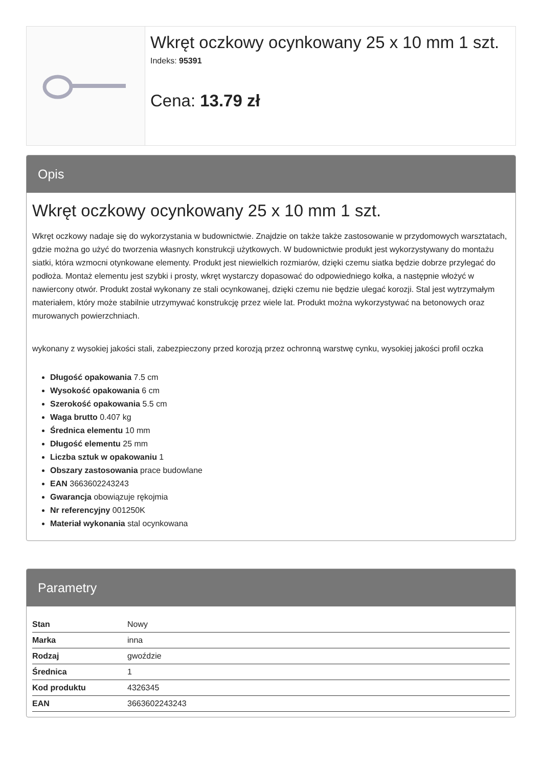Wkręt oczkowy ocynkowany 25 x 10 mm 1 szt.
Indeks: 95391
Cena: 13.79 zł
Opis
Wkręt oczkowy ocynkowany 25 x 10 mm 1 szt.
Wkręt oczkowy nadaje się do wykorzystania w budownictwie. Znajdzie on także także zastosowanie w przydomowych warsztatach, gdzie można go użyć do tworzenia własnych konstrukcji użytkowych. W budownictwie produkt jest wykorzystywany do montażu siatki, która wzmocni otynkowane elementy. Produkt jest niewielkich rozmiarów, dzięki czemu siatka będzie dobrze przylegać do podłoża. Montaż elementu jest szybki i prosty, wkręt wystarczy dopasować do odpowiedniego kołka, a następnie włożyć w nawiercony otwór. Produkt został wykonany ze stali ocynkowanej, dzięki czemu nie będzie ulegać korozji. Stal jest wytrzymałym materiałem, który może stabilnie utrzymywać konstrukcję przez wiele lat. Produkt można wykorzystywać na betonowych oraz murowanych powierzchniach.
wykonany z wysokiej jakości stali, zabezpieczony przed korozją przez ochronną warstwę cynku, wysokiej jakości profil oczka
Długość opakowania 7.5 cm
Wysokość opakowania 6 cm
Szerokość opakowania 5.5 cm
Waga brutto 0.407 kg
Średnica elementu 10 mm
Długość elementu 25 mm
Liczba sztuk w opakowaniu 1
Obszary zastosowania prace budowlane
EAN 3663602243243
Gwarancja obowiązuje rękojmia
Nr referencyjny 001250K
Materiał wykonania stal ocynkowana
Parametry
| Stan | Nowy |
| Marka | inna |
| Rodzaj | gwoździe |
| Średnica | 1 |
| Kod produktu | 4326345 |
| EAN | 3663602243243 |